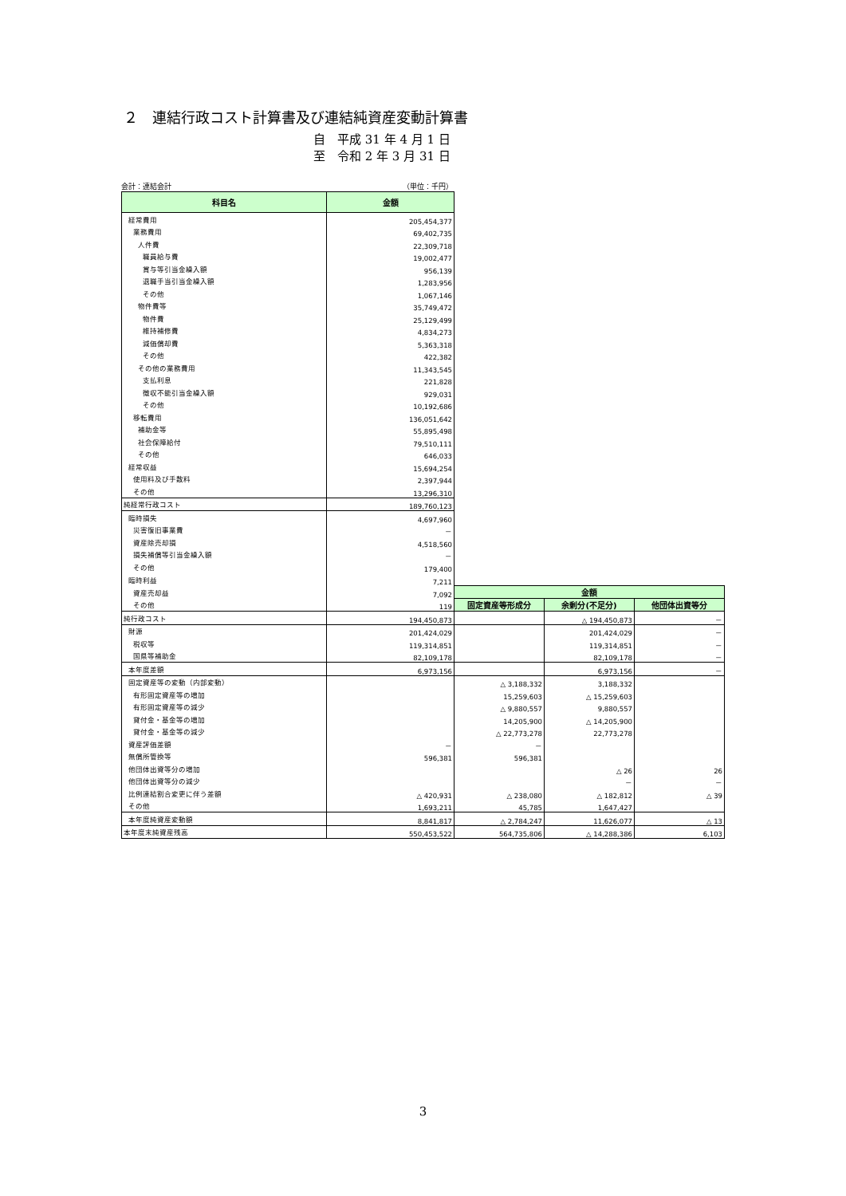２　連結行政コスト計算書及び連結純資産変動計算書
自　平成 31 年 4 月 1 日
至　令和 2 年 3 月 31 日
会計：連結会計 （単位：千円）
| 科目名 | 金額 | | | |
| 経常費用 | 205,454,377 | | | |
| 業務費用 | 69,402,735 | | | |
| 人件費 | 22,309,718 | | | |
| 職員給与費 | 19,002,477 | | | |
| 賞与等引当金繰入額 | 956,139 | | | |
| 退職手当引当金繰入額 | 1,283,956 | | | |
| その他 | 1,067,146 | | | |
| 物件費等 | 35,749,472 | | | |
| 物件費 | 25,129,499 | | | |
| 維持補修費 | 4,834,273 | | | |
| 減価償却費 | 5,363,318 | | | |
| その他 | 422,382 | | | |
| その他の業務費用 | 11,343,545 | | | |
| 支払利息 | 221,828 | | | |
| 徴収不能引当金繰入額 | 929,031 | | | |
| その他 | 10,192,686 | | | |
| 移転費用 | 136,051,642 | | | |
| 補助金等 | 55,895,498 | | | |
| 社会保障給付 | 79,510,111 | | | |
| その他 | 646,033 | | | |
| 経常収益 | 15,694,254 | | | |
| 使用料及び手数料 | 2,397,944 | | | |
| その他 | 13,296,310 | | | |
| 純経常行政コスト | 189,760,123 | | | |
| 臨時損失 | 4,697,960 | | | |
| 災害復旧事業費 | － | | | |
| 資産除売却損 | 4,518,560 | | | |
| 損失補償等引当金繰入額 | － | | | |
| その他 | 179,400 | | | |
| 臨時利益 | 7,211 | | | |
| 資産売却益 | 7,092 | 金額 | | |
| その他 | 119 | 固定資産等形成分 | 余剰分(不足分) | 他団体出資等分 |
| 純行政コスト | 194,450,873 | | △ 194,450,873 | － |
| 財源 | 201,424,029 | | 201,424,029 | － |
| 税収等 | 119,314,851 | | 119,314,851 | － |
| 国県等補助金 | 82,109,178 | | 82,109,178 | － |
| 本年度差額 | 6,973,156 | | 6,973,156 | － |
| 固定資産等の変動（内部変動） | | △ 3,188,332 | 3,188,332 | |
| 有形固定資産等の増加 | | 15,259,603 | △ 15,259,603 | |
| 有形固定資産等の減少 | | △ 9,880,557 | 9,880,557 | |
| 貸付金・基金等の増加 | | 14,205,900 | △ 14,205,900 | |
| 貸付金・基金等の減少 | | △ 22,773,278 | 22,773,278 | |
| 資産評価差額 | － | － | | |
| 無償所管換等 | 596,381 | 596,381 | | |
| 他団体出資等分の増加 | | | △ 26 | 26 |
| 他団体出資等分の減少 | | | － | － |
| 比例連結割合変更に伴う差額 | △ 420,931 | △ 238,080 | △ 182,812 | △ 39 |
| その他 | 1,693,211 | 45,785 | 1,647,427 | |
| 本年度純資産変動額 | 8,841,817 | △ 2,784,247 | 11,626,077 | △ 13 |
| 本年度末純資産残高 | 550,453,522 | 564,735,806 | △ 14,288,386 | 6,103 |
3